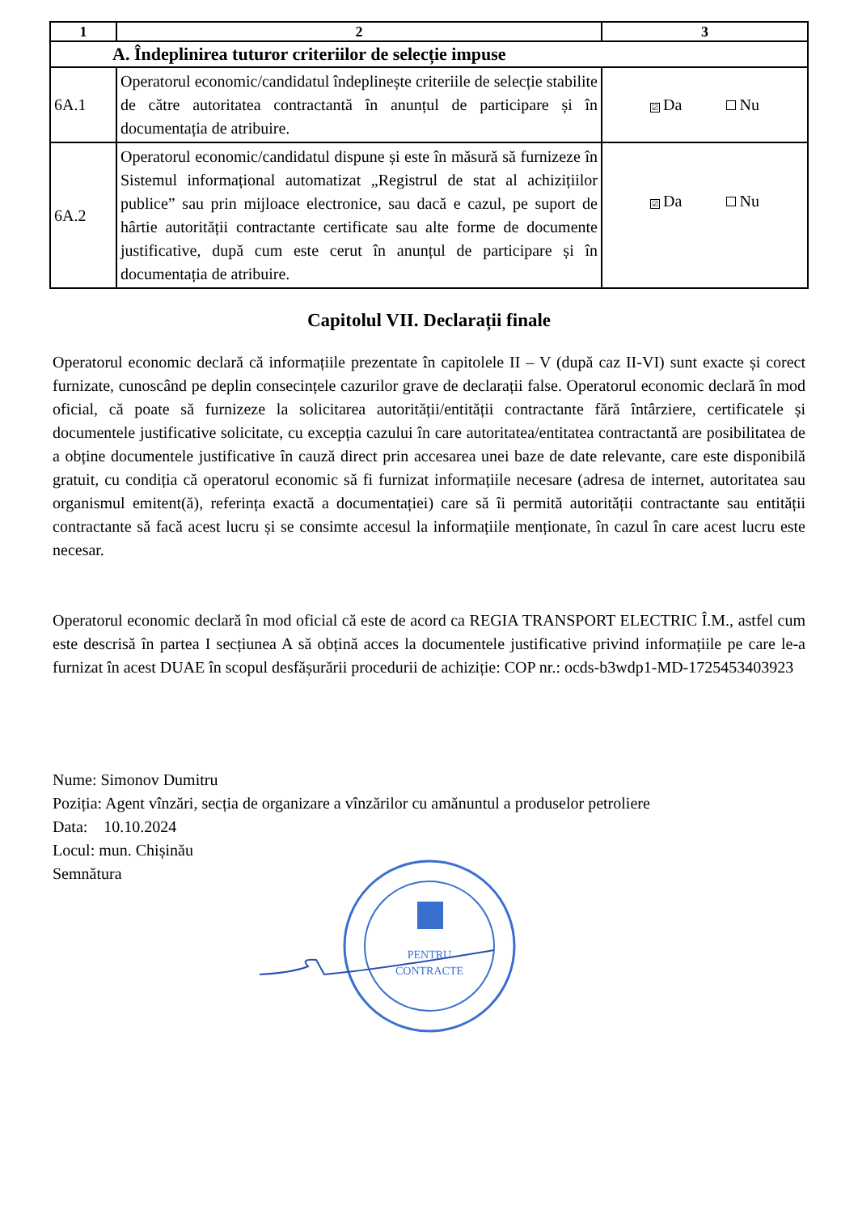| 1 | 2 | 3 |
| --- | --- | --- |
| A. Îndeplinirea tuturor criteriilor de selecție impuse | | |
| 6A.1 | Operatorul economic/candidatul îndeplinește criteriile de selecție stabilite de către autoritatea contractantă în anunțul de participare și în documentația de atribuire. | ☑ Da Nu |
| 6A.2 | Operatorul economic/candidatul dispune și este în măsură să furnizeze în Sistemul informațional automatizat „Registrul de stat al achizițiilor publice” sau prin mijloace electronice, sau dacă e cazul, pe suport de hârtie autorității contractante certificate sau alte forme de documente justificative, după cum este cerut în anunțul de participare și în documentația de atribuire. | ☑ Da Nu |
Capitolul VII. Declarații finale
Operatorul economic declară că informațiile prezentate în capitolele II – V (după caz II-VI) sunt exacte și corect furnizate, cunoscând pe deplin consecințele cazurilor grave de declarații false. Operatorul economic declară în mod oficial, că poate să furnizeze la solicitarea autorității/entității contractante fără întârziere, certificatele și documentele justificative solicitate, cu excepția cazului în care autoritatea/entitatea contractantă are posibilitatea de a obține documentele justificative în cauză direct prin accesarea unei baze de date relevante, care este disponibilă gratuit, cu condiția că operatorul economic să fi furnizat informațiile necesare (adresa de internet, autoritatea sau organismul emitent(ă), referința exactă a documentației) care să îi permită autorității contractante sau entității contractante să facă acest lucru și se consimte accesul la informațiile menționate, în cazul în care acest lucru este necesar.
Operatorul economic declară în mod oficial că este de acord ca REGIA TRANSPORT ELECTRIC Î.M., astfel cum este descrisă în partea I secțiunea A să obțină acces la documentele justificative privind informațiile pe care le-a furnizat în acest DUAE în scopul desfășurării procedurii de achiziție: COP nr.: ocds-b3wdp1-MD-1725453403923
Nume: Simonov Dumitru
Poziția: Agent vînzări, secția de organizare a vînzărilor cu amănuntul a produselor petroliere
Data: 10.10.2024
Locul: mun. Chișinău
Semnătura
PENTRU
CONTRACTE